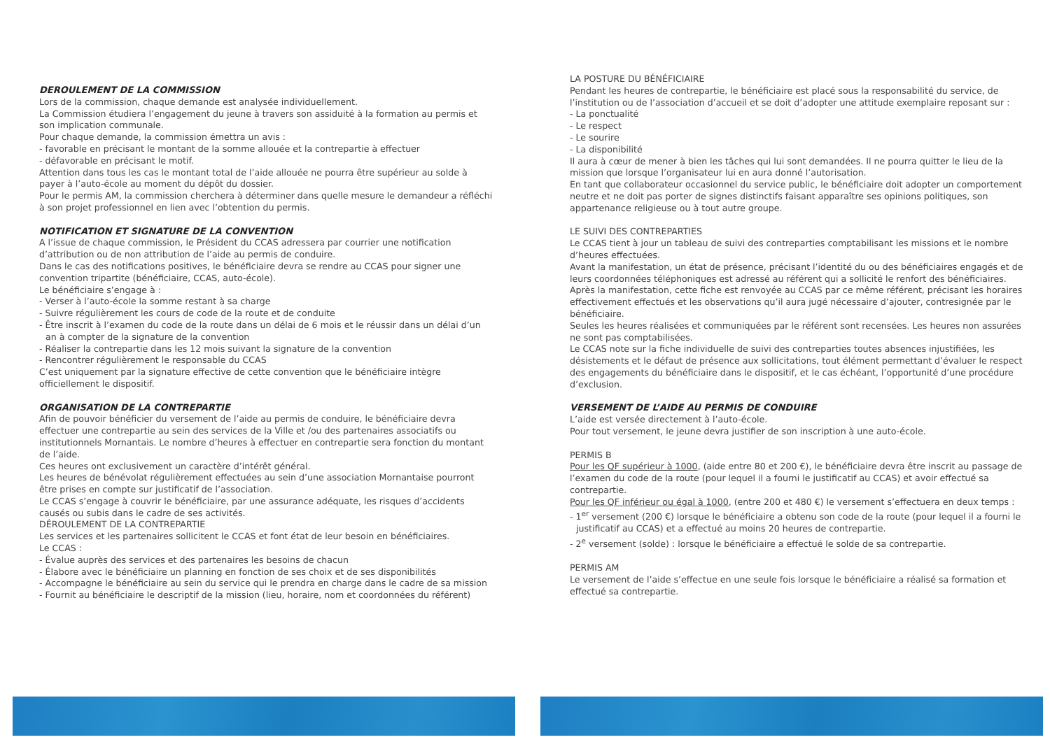DEROULEMENT DE LA COMMISSION
Lors de la commission, chaque demande est analysée individuellement.
La Commission étudiera l’engagement du jeune à travers son assiduité à la formation au permis et son implication communale.
Pour chaque demande, la commission émettra un avis :
- favorable en précisant le montant de la somme allouée et la contrepartie à effectuer
- défavorable en précisant le motif.
Attention dans tous les cas le montant total de l’aide allouée ne pourra être supérieur au solde à payer à l’auto-école au moment du dépôt du dossier.
Pour le permis AM, la commission cherchera à déterminer dans quelle mesure le demandeur a réfléchi à son projet professionnel en lien avec l’obtention du permis.
NOTIFICATION ET SIGNATURE DE LA CONVENTION
A l’issue de chaque commission, le Président du CCAS adressera par courrier une notification d’attribution ou de non attribution de l’aide au permis de conduire.
Dans le cas des notifications positives, le bénéficiaire devra se rendre au CCAS pour signer une convention tripartite (bénéficiaire, CCAS, auto-école).
Le bénéficiaire s’engage à :
- Verser à l’auto-école la somme restant à sa charge
- Suivre régulièrement les cours de code de la route et de conduite
- Être inscrit à l’examen du code de la route dans un délai de 6 mois et le réussir dans un délai d’un an à compter de la signature de la convention
- Réaliser la contrepartie dans les 12 mois suivant la signature de la convention
- Rencontrer régulièrement le responsable du CCAS
C’est uniquement par la signature effective de cette convention que le bénéficiaire intègre officiellement le dispositif.
ORGANISATION DE LA CONTREPARTIE
Afin de pouvoir bénéficier du versement de l’aide au permis de conduire, le bénéficiaire devra effectuer une contrepartie au sein des services de la Ville et /ou des partenaires associatifs ou institutionnels Mornantais. Le nombre d’heures à effectuer en contrepartie sera fonction du montant de l’aide.
Ces heures ont exclusivement un caractère d’intérêt général.
Les heures de bénévolat régulièrement effectuées au sein d’une association Mornantaise pourront être prises en compte sur justificatif de l’association.
Le CCAS s’engage à couvrir le bénéficiaire, par une assurance adéquate, les risques d’accidents causés ou subis dans le cadre de ses activités.
DÉROULEMENT DE LA CONTREPARTIE
Les services et les partenaires sollicitent le CCAS et font état de leur besoin en bénéficiaires.
Le CCAS :
- Évalue auprès des services et des partenaires les besoins de chacun
- Élabore avec le bénéficiaire un planning en fonction de ses choix et de ses disponibilités
- Accompagne le bénéficiaire au sein du service qui le prendra en charge dans le cadre de sa mission
- Fournit au bénéficiaire le descriptif de la mission (lieu, horaire, nom et coordonnées du référent)
LA POSTURE DU BÉNÉFICIAIRE
Pendant les heures de contrepartie, le bénéficiaire est placé sous la responsabilité du service, de l’institution ou de l’association d’accueil et se doit d’adopter une attitude exemplaire reposant sur :
- La ponctualité
- Le respect
- Le sourire
- La disponibilité
Il aura à cœur de mener à bien les tâches qui lui sont demandées. Il ne pourra quitter le lieu de la mission que lorsque l’organisateur lui en aura donné l’autorisation.
En tant que collaborateur occasionnel du service public, le bénéficiaire doit adopter un comportement neutre et ne doit pas porter de signes distinctifs faisant apparaître ses opinions politiques, son appartenance religieuse ou à tout autre groupe.
LE SUIVI DES CONTREPARTIES
Le CCAS tient à jour un tableau de suivi des contreparties comptabilisant les missions et le nombre d’heures effectuées.
Avant la manifestation, un état de présence, précisant l’identité du ou des bénéficiaires engagés et de leurs coordonnées téléphoniques est adressé au référent qui a sollicité le renfort des bénéficiaires.
Après la manifestation, cette fiche est renvoyée au CCAS par ce même référent, précisant les horaires effectivement effectués et les observations qu’il aura jugé nécessaire d’ajouter, contresignée par le bénéficiaire.
Seules les heures réalisées et communiquées par le référent sont recensées. Les heures non assurées ne sont pas comptabilisées.
Le CCAS note sur la fiche individuelle de suivi des contreparties toutes absences injustifiées, les désistements et le défaut de présence aux sollicitations, tout élément permettant d’évaluer le respect des engagements du bénéficiaire dans le dispositif, et le cas échéant, l’opportunité d’une procédure d’exclusion.
VERSEMENT DE L’AIDE AU PERMIS DE CONDUIRE
L’aide est versée directement à l’auto-école.
Pour tout versement, le jeune devra justifier de son inscription à une auto-école.
PERMIS B
Pour les QF supérieur à 1000, (aide entre 80 et 200 €), le bénéficiaire devra être inscrit au passage de l’examen du code de la route (pour lequel il a fourni le justificatif au CCAS) et avoir effectué sa contrepartie.
Pour les QF inférieur ou égal à 1000, (entre 200 et 480 €) le versement s’effectuera en deux temps :
- 1<sup>er</sup> versement (200 €) lorsque le bénéficiaire a obtenu son code de la route (pour lequel il a fourni le justificatif au CCAS) et a effectué au moins 20 heures de contrepartie.
- 2<sup>e</sup> versement (solde) : lorsque le bénéficiaire a effectué le solde de sa contrepartie.
PERMIS AM
Le versement de l’aide s’effectue en une seule fois lorsque le bénéficiaire a réalisé sa formation et effectué sa contrepartie.